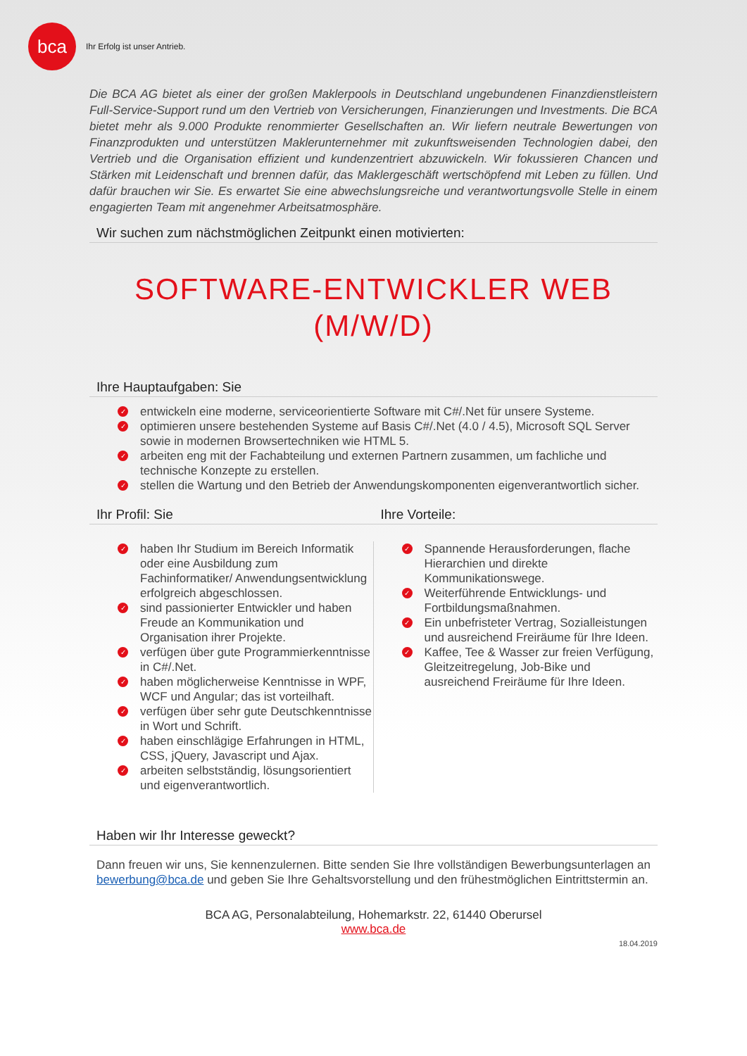bca
Ihr Erfolg ist unser Antrieb.
Die BCA AG bietet als einer der großen Maklerpools in Deutschland ungebundenen Finanzdienst­leistern Full-Service-Support rund um den Vertrieb von Versicherungen, Finanzierungen und Investments. Die BCA bietet mehr als 9.000 Produkte renommierter Gesellschaften an. Wir liefern neutrale Bewertungen von Finanzprodukten und unterstützen Maklerunternehmer mit zukunftsweisenden Technologien dabei, den Vertrieb und die Organisation effizient und kundenzentriert abzuwickeln. Wir fokussieren Chancen und Stärken mit Leidenschaft und brennen dafür, das Maklergeschäft wertschöpfend mit Leben zu füllen. Und dafür brauchen wir Sie. Es erwartet Sie eine abwechslungsreiche und verantwortungsvolle Stelle in einem engagierten Team mit angenehmer Arbeitsatmosphäre.
Wir suchen zum nächstmöglichen Zeitpunkt einen motivierten:
SOFTWARE-ENTWICKLER WEB
(M/W/D)
Ihre Hauptaufgaben: Sie
✓ entwickeln eine moderne, serviceorientierte Software mit C#/.Net für unsere Systeme.
✓ optimieren unsere bestehenden Systeme auf Basis C#/.Net (4.0 / 4.5), Microsoft SQL Server sowie in modernen Browsertechniken wie HTML 5.
✓ arbeiten eng mit der Fachabteilung und externen Partnern zusammen, um fachliche und technische Konzepte zu erstellen.
✓ stellen die Wartung und den Betrieb der Anwendungskomponenten eigenverantwortlich sicher.
Ihr Profil: Sie
✓ haben Ihr Studium im Bereich Informatik oder eine Ausbildung zum Fachinformatiker/ Anwendungsentwicklung erfolgreich abgeschlossen.
✓ sind passionierter Entwickler und haben Freude an Kommunikation und Organisation ihrer Projekte.
✓ verfügen über gute Programmierkenntnisse in C#/.Net.
✓ haben möglicherweise Kenntnisse in WPF, WCF und Angular; das ist vorteilhaft.
✓ verfügen über sehr gute Deutschkenntnisse in Wort und Schrift.
✓ haben einschlägige Erfahrungen in HTML, CSS, jQuery, Javascript und Ajax.
✓ arbeiten selbstständig, lösungsorientiert und eigenverantwortlich.
Ihre Vorteile:
✓ Spannende Herausforderungen, flache Hierarchien und direkte Kommunikationswege.
✓ Weiterführende Entwicklungs- und Fortbildungsmaßnahmen.
✓ Ein unbefristeter Vertrag, Sozialleistungen und ausreichend Freiräume für Ihre Ideen.
✓ Kaffee, Tee & Wasser zur freien Verfügung, Gleitzeitregelung, Job-Bike und ausreichend Freiräume für Ihre Ideen.
Haben wir Ihr Interesse geweckt?
Dann freuen wir uns, Sie kennenzulernen. Bitte senden Sie Ihre vollständigen Bewerbungsunterlagen an bewerbung@bca.de und geben Sie Ihre Gehaltsvorstellung und den frühestmöglichen Eintrittstermin an.
BCA AG, Personalabteilung, Hohemarkstr. 22, 61440 Oberursel
www.bca.de
18.04.2019